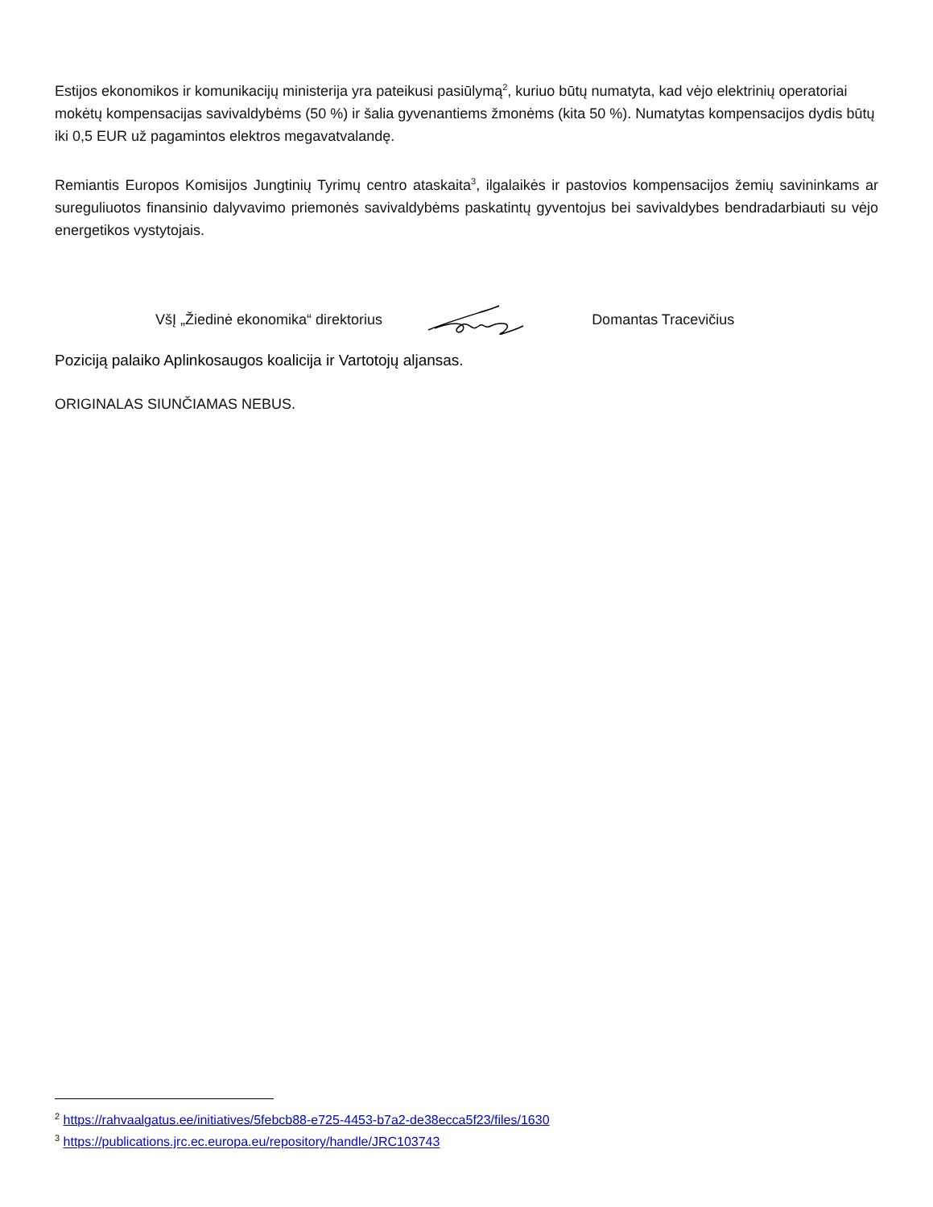Estijos ekonomikos ir komunikacijų ministerija yra pateikusi pasiūlymą<sup>2</sup>, kuriuo būtų numatyta, kad vėjo elektrinių operatoriai mokėtų kompensacijas savivaldybėms (50 %) ir šalia gyvenantiems žmonėms (kita 50 %). Numatytas kompensacijos dydis būtų iki 0,5 EUR už pagamintos elektros megavatvalandę.
Remiantis Europos Komisijos Jungtinių Tyrimų centro ataskaita<sup>3</sup>, ilgalaikės ir pastovios kompensacijos žemių savininkams ar sureguliuotos finansinio dalyvavimo priemonės savivaldybėms paskatintų gyventojus bei savivaldybes bendradarbiauti su vėjo energetikos vystytojais.
VšĮ „Žiedinė ekonomika“ direktorius Domantas Tracevičius
Poziciją palaiko Aplinkosaugos koalicija ir Vartotojų aljansas.
ORIGINALAS SIUNČIAMAS NEBUS.
<sup>2</sup> https://rahvaalgatus.ee/initiatives/5febcb88-e725-4453-b7a2-de38ecca5f23/files/1630
<sup>3</sup> https://publications.jrc.ec.europa.eu/repository/handle/JRC103743